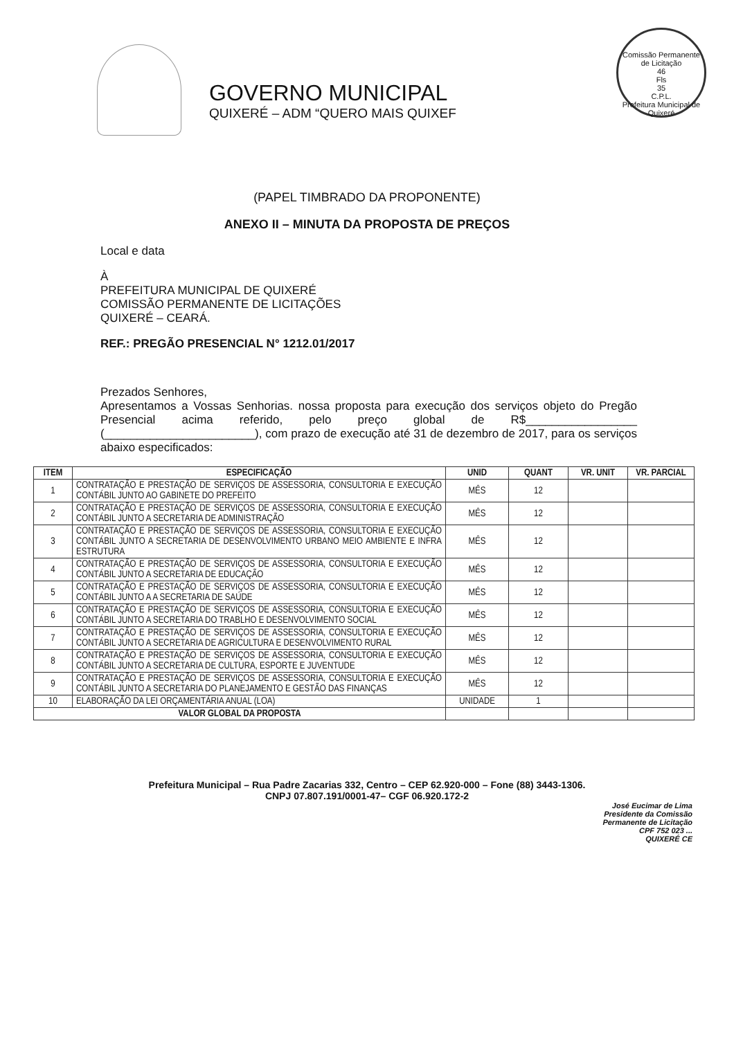GOVERNO MUNICIPAL
QUIXERÉ – ADM “QUERO MAIS QUIXEF
Comissão Permanente de Licitação
46
Fls
35
C.P.L.
Prefeitura Municipal de Quixeré
(PAPEL TIMBRADO DA PROPONENTE)
ANEXO II – MINUTA DA PROPOSTA DE PREÇOS
Local e data
À
PREFEITURA MUNICIPAL DE QUIXERÉ
COMISSÃO PERMANENTE DE LICITAÇÕES
QUIXERÉ – CEARÁ.
REF.: PREGÃO PRESENCIAL N° 1212.01/2017
Prezados Senhores,
Apresentamos a Vossas Senhorias. nossa proposta para execução dos serviços objeto do Pregão Presencial acima referido, pelo preço global de R$_________________ (_______________________), com prazo de execução até 31 de dezembro de 2017, para os serviços abaixo especificados:
| ITEM | ESPECIFICAÇÃO | UNID | QUANT | VR. UNIT | VR. PARCIAL |
| --- | --- | --- | --- | --- | --- |
| 1 | CONTRATAÇÃO E PRESTAÇÃO DE SERVIÇOS DE ASSESSORIA, CONSULTORIA E EXECUÇÃO CONTÁBIL JUNTO AO GABINETE DO PREFEITO | MÊS | 12 | | |
| 2 | CONTRATAÇÃO E PRESTAÇÃO DE SERVIÇOS DE ASSESSORIA, CONSULTORIA E EXECUÇÃO CONTÁBIL JUNTO A SECRETARIA DE ADMINISTRAÇÃO | MÊS | 12 | | |
| 3 | CONTRATAÇÃO E PRESTAÇÃO DE SERVIÇOS DE ASSESSORIA, CONSULTORIA E EXECUÇÃO CONTÁBIL JUNTO A SECRETARIA DE DESENVOLVIMENTO URBANO MEIO AMBIENTE E INFRA ESTRUTURA | MÊS | 12 | | |
| 4 | CONTRATAÇÃO E PRESTAÇÃO DE SERVIÇOS DE ASSESSORIA, CONSULTORIA E EXECUÇÃO CONTÁBIL JUNTO A SECRETARIA DE EDUCAÇÃO | MÊS | 12 | | |
| 5 | CONTRATAÇÃO E PRESTAÇÃO DE SERVIÇOS DE ASSESSORIA, CONSULTORIA E EXECUÇÃO CONTÁBIL JUNTO A A SECRETARIA DE SAÚDE | MÊS | 12 | | |
| 6 | CONTRATAÇÃO E PRESTAÇÃO DE SERVIÇOS DE ASSESSORIA, CONSULTORIA E EXECUÇÃO CONTÁBIL JUNTO A SECRETARIA DO TRABLHO E DESENVOLVIMENTO SOCIAL | MÊS | 12 | | |
| 7 | CONTRATAÇÃO E PRESTAÇÃO DE SERVIÇOS DE ASSESSORIA, CONSULTORIA E EXECUÇÃO CONTÁBIL JUNTO A SECRETARIA DE AGRICULTURA E DESENVOLVIMENTO RURAL | MÊS | 12 | | |
| 8 | CONTRATAÇÃO E PRESTAÇÃO DE SERVIÇOS DE ASSESSORIA, CONSULTORIA E EXECUÇÃO CONTÁBIL JUNTO A SECRETARIA DE CULTURA, ESPORTE E JUVENTUDE | MÊS | 12 | | |
| 9 | CONTRATAÇÃO E PRESTAÇÃO DE SERVIÇOS DE ASSESSORIA, CONSULTORIA E EXECUÇÃO CONTÁBIL JUNTO A SECRETARIA DO PLANEJAMENTO E GESTÃO DAS FINANÇAS | MÊS | 12 | | |
| 10 | ELABORAÇÃO DA LEI ORÇAMENTÁRIA ANUAL (LOA) | UNIDADE | 1 | | |
| VALOR GLOBAL DA PROPOSTA | | | | | |
Prefeitura Municipal – Rua Padre Zacarias 332, Centro – CEP 62.920-000 – Fone (88) 3443-1306.
CNPJ 07.807.191/0001-47– CGF 06.920.172-2
José Eucimar de Lima
Presidente da Comissão
Permanente de Licitação
CPF 752 023 ...
QUIXERÉ CE